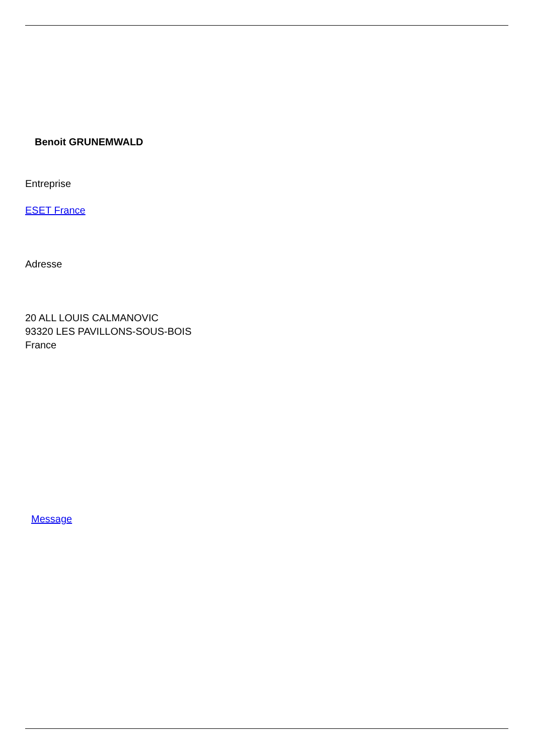Benoit GRUNEMWALD
Entreprise
ESET France
Adresse
20 ALL LOUIS CALMANOVIC
93320 LES PAVILLONS-SOUS-BOIS
France
Message